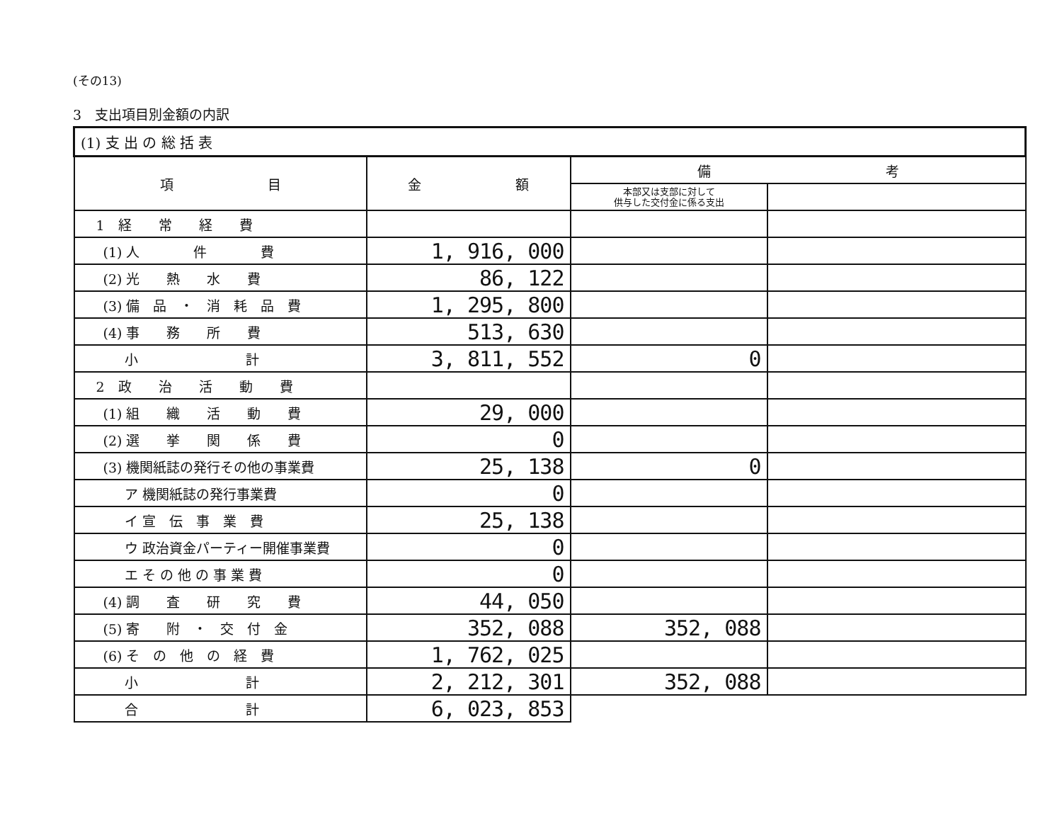(その13)
3　支出項目別金額の内訳
| (1) 支 出 の 総 括 表 | | | |
| 項 目 | 金 額 | 備 考 | |
| | | 本部又は支部に対して 供与した交付金に係る支出 | |
| 1 経 常 経 費 | | | |
| (1) 人 件 費 | 1, 916, 000 | | |
| (2) 光 熱 水 費 | 86, 122 | | |
| (3) 備 品 ・ 消 耗 品 費 | 1, 295, 800 | | |
| (4) 事 務 所 費 | 513, 630 | | |
| 小 計 | 3, 811, 552 | 0 | |
| 2 政 治 活 動 費 | | | |
| (1) 組 織 活 動 費 | 29, 000 | | |
| (2) 選 挙 関 係 費 | 0 | | |
| (3) 機関紙誌の発行その他の事業費 | 25, 138 | 0 | |
| ア 機関紙誌の発行事業費 | 0 | | |
| イ 宣 伝 事 業 費 | 25, 138 | | |
| ウ 政治資金パーティー開催事業費 | 0 | | |
| エ そ の 他 の 事 業 費 | 0 | | |
| (4) 調 査 研 究 費 | 44, 050 | | |
| (5) 寄 附 ・ 交 付 金 | 352, 088 | 352, 088 | |
| (6) そ の 他 の 経 費 | 1, 762, 025 | | |
| 小 計 | 2, 212, 301 | 352, 088 | |
| 合 計 | 6, 023, 853 | | |